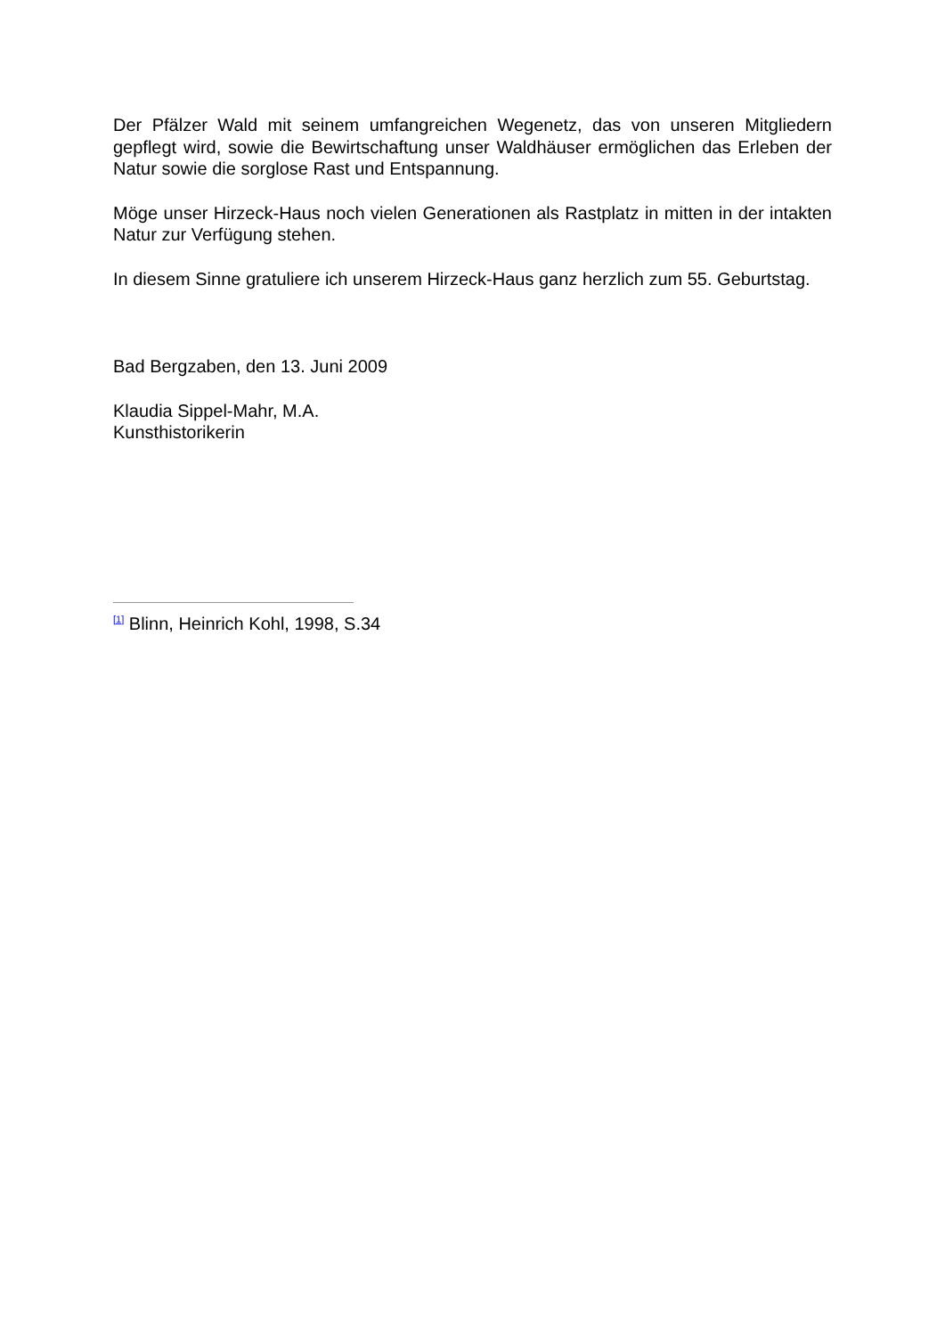Der Pfälzer Wald mit seinem umfangreichen Wegenetz, das von unseren Mitgliedern gepflegt wird, sowie die Bewirtschaftung unser Waldhäuser ermöglichen das Erleben der Natur sowie die sorglose Rast und Entspannung.
Möge unser Hirzeck-Haus noch vielen Generationen als Rastplatz in mitten in der intakten Natur zur Verfügung stehen.
In diesem Sinne gratuliere ich unserem Hirzeck-Haus ganz herzlich zum 55. Geburtstag.
Bad Bergzaben, den 13. Juni 2009
Klaudia Sippel-Mahr, M.A.
Kunsthistorikerin
<sup>[1]</sup> Blinn, Heinrich Kohl, 1998, S.34